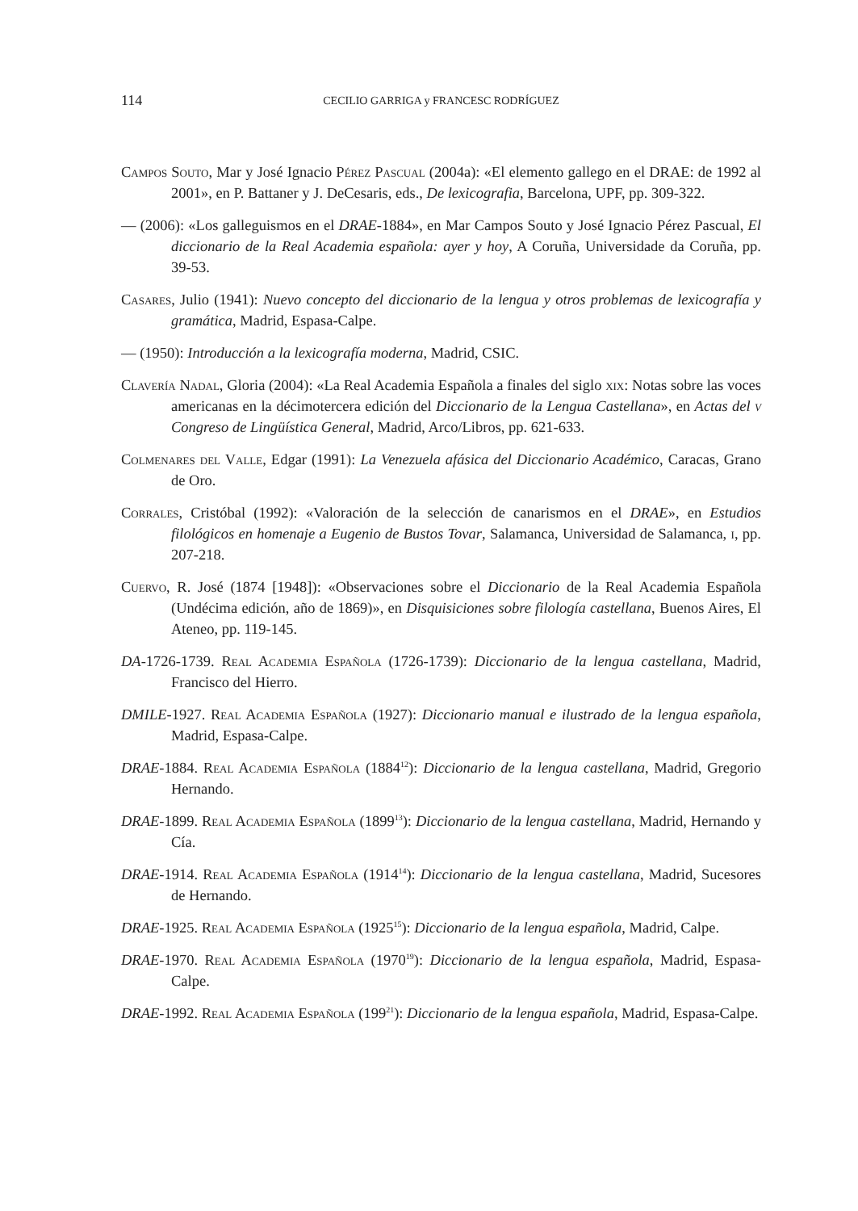114
CECILIO GARRIGA y FRANCESC RODRÍGUEZ
Campos Souto, Mar y José Ignacio Pérez Pascual (2004a): «El elemento gallego en el DRAE: de 1992 al 2001», en P. Battaner y J. DeCesaris, eds., De lexicografia, Barcelona, UPF, pp. 309-322.
— (2006): «Los galleguismos en el DRAE-1884», en Mar Campos Souto y José Ignacio Pérez Pascual, El diccionario de la Real Academia española: ayer y hoy, A Coruña, Universidade da Coruña, pp. 39-53.
Casares, Julio (1941): Nuevo concepto del diccionario de la lengua y otros problemas de lexicografía y gramática, Madrid, Espasa-Calpe.
— (1950): Introducción a la lexicografía moderna, Madrid, CSIC.
Clavería Nadal, Gloria (2004): «La Real Academia Española a finales del siglo xix: Notas sobre las voces americanas en la décimotercera edición del Diccionario de la Lengua Castellana», en Actas del v Congreso de Lingüística General, Madrid, Arco/Libros, pp. 621-633.
Colmenares del Valle, Edgar (1991): La Venezuela afásica del Diccionario Académico, Caracas, Grano de Oro.
Corrales, Cristóbal (1992): «Valoración de la selección de canarismos en el DRAE», en Estudios filológicos en homenaje a Eugenio de Bustos Tovar, Salamanca, Universidad de Salamanca, i, pp. 207-218.
Cuervo, R. José (1874 [1948]): «Observaciones sobre el Diccionario de la Real Academia Española (Undécima edición, año de 1869)», en Disquisiciones sobre filología castellana, Buenos Aires, El Ateneo, pp. 119-145.
DA-1726-1739. Real Academia Española (1726-1739): Diccionario de la lengua castellana, Madrid, Francisco del Hierro.
DMILE-1927. Real Academia Española (1927): Diccionario manual e ilustrado de la lengua española, Madrid, Espasa-Calpe.
DRAE-1884. Real Academia Española (1884<sup>12</sup>): Diccionario de la lengua castellana, Madrid, Gregorio Hernando.
DRAE-1899. Real Academia Española (1899<sup>13</sup>): Diccionario de la lengua castellana, Madrid, Hernando y Cía.
DRAE-1914. Real Academia Española (1914<sup>14</sup>): Diccionario de la lengua castellana, Madrid, Sucesores de Hernando.
DRAE-1925. Real Academia Española (1925<sup>15</sup>): Diccionario de la lengua española, Madrid, Calpe.
DRAE-1970. Real Academia Española (1970<sup>19</sup>): Diccionario de la lengua española, Madrid, Espasa-Calpe.
DRAE-1992. Real Academia Española (199<sup>21</sup>): Diccionario de la lengua española, Madrid, Espasa-Calpe.